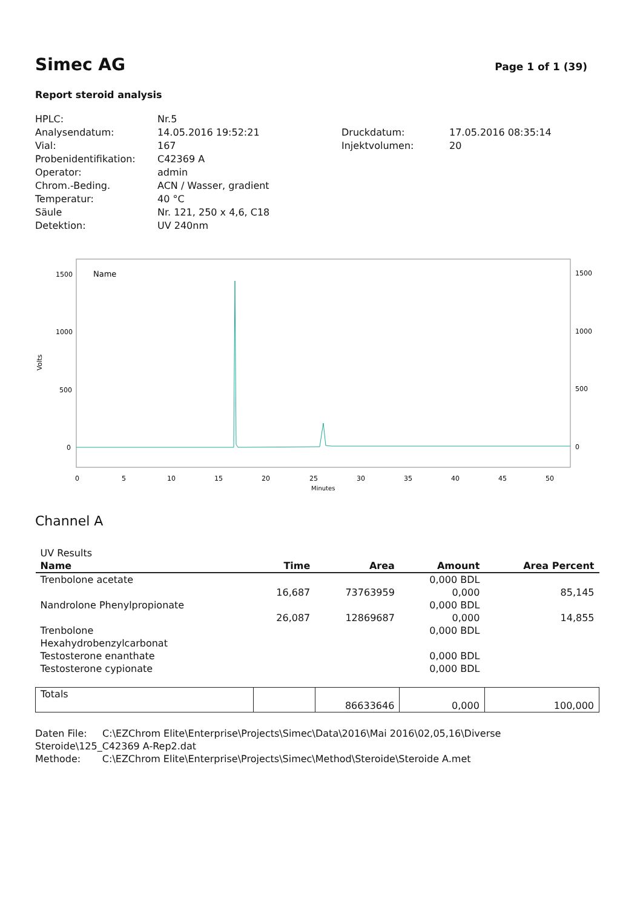Simec AG
Page 1 of 1 (39)
Report steroid analysis
HPLC:
Analysendatum:
Vial:
Probenidentifikation:
Operator:
Chrom.-Beding.
Temperatur:
Säule
Detektion:
Nr.5
14.05.2016 19:52:21
167
C42369 A
admin
ACN / Wasser, gradient
40 °C
Nr. 121, 250 x 4,6, C18
UV 240nm
Druckdatum:
Injektvolumen:
17.05.2016 08:35:14
20
Name
Volts
1500
1000
500
0
1500
1000
500
0
0
5
10
15
20
25
30
35
40
45
50
Minutes
Channel A
| UV Results | | | | |
| Name | Time | Area | Amount | Area Percent |
| Trenbolone acetate | | | 0,000 BDL | |
| | 16,687 | 73763959 | 0,000 | 85,145 |
| Nandrolone Phenylpropionate | | | 0,000 BDL | |
| | 26,087 | 12869687 | 0,000 | 14,855 |
| Trenbolone | | | 0,000 BDL | |
| Hexahydrobenzylcarbonat | | | | |
| Testosterone enanthate | | | 0,000 BDL | |
| Testosterone cypionate | | | 0,000 BDL | |
| Totals | | 86633646 | 0,000 | 100,000 |
Daten File: C:\EZChrom Elite\Enterprise\Projects\Simec\Data\2016\Mai 2016\02,05,16\Diverse
Steroide\125_C42369 A-Rep2.dat
Methode: C:\EZChrom Elite\Enterprise\Projects\Simec\Method\Steroide\Steroide A.met